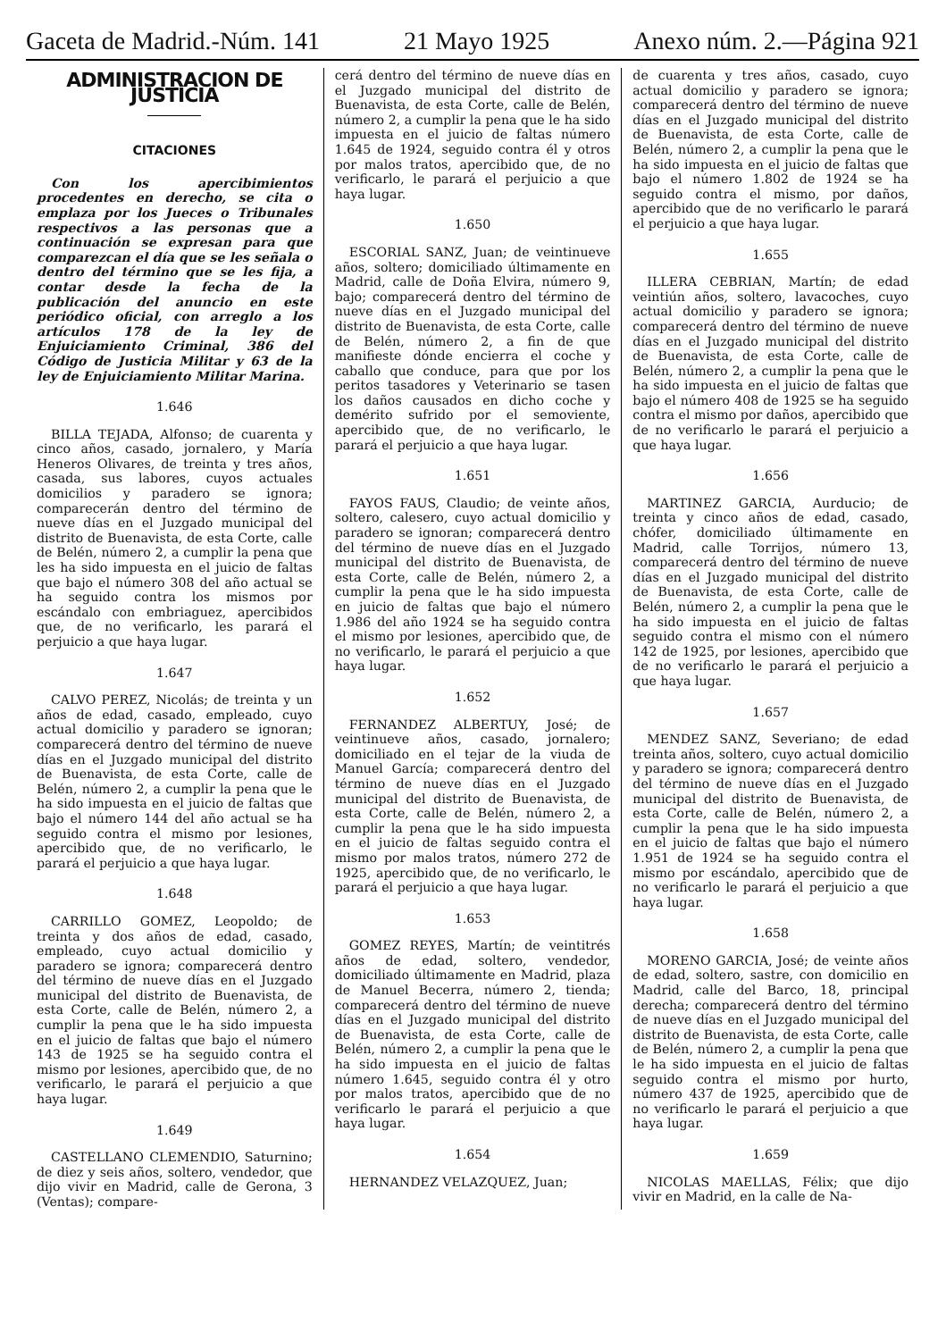Gaceta de Madrid.-Núm. 141 21 Mayo 1925 Anexo núm. 2.—Página 921
ADMINISTRACION DE JUSTICIA
CITACIONES
Con los apercibimientos procedentes en derecho, se cita o emplaza por los Jueces o Tribunales respectivos a las personas que a continuación se expresan para que comparezcan el día que se les señala o dentro del término que se les fija, a contar desde la fecha de la publicación del anuncio en este periódico oficial, con arreglo a los artículos 178 de la ley de Enjuiciamiento Criminal, 386 del Código de Justicia Militar y 63 de la ley de Enjuiciamiento Militar Marina.
1.646
BILLA TEJADA, Alfonso; de cuarenta y cinco años, casado, jornalero, y María Heneros Olivares, de treinta y tres años, casada, sus labores, cuyos actuales domicilios y paradero se ignora; comparecerán dentro del término de nueve días en el Juzgado municipal del distrito de Buenavista, de esta Corte, calle de Belén, número 2, a cumplir la pena que les ha sido impuesta en el juicio de faltas que bajo el número 308 del año actual se ha seguido contra los mismos por escándalo con embriaguez, apercibidos que, de no verificarlo, les parará el perjuicio a que haya lugar.
1.647
CALVO PEREZ, Nicolás; de treinta y un años de edad, casado, empleado, cuyo actual domicilio y paradero se ignoran; comparecerá dentro del término de nueve días en el Juzgado municipal del distrito de Buenavista, de esta Corte, calle de Belén, número 2, a cumplir la pena que le ha sido impuesta en el juicio de faltas que bajo el número 144 del año actual se ha seguido contra el mismo por lesiones, apercibido que, de no verificarlo, le parará el perjuicio a que haya lugar.
1.648
CARRILLO GOMEZ, Leopoldo; de treinta y dos años de edad, casado, empleado, cuyo actual domicilio y paradero se ignora; comparecerá dentro del término de nueve días en el Juzgado municipal del distrito de Buenavista, de esta Corte, calle de Belén, número 2, a cumplir la pena que le ha sido impuesta en el juicio de faltas que bajo el número 143 de 1925 se ha seguido contra el mismo por lesiones, apercibido que, de no verificarlo, le parará el perjuicio a que haya lugar.
1.649
CASTELLANO CLEMENDIO, Saturnino; de diez y seis años, soltero, vendedor, que dijo vivir en Madrid, calle de Gerona, 3 (Ventas); compare-
cerá dentro del término de nueve días en el Juzgado municipal del distrito de Buenavista, de esta Corte, calle de Belén, número 2, a cumplir la pena que le ha sido impuesta en el juicio de faltas número 1.645 de 1924, seguido contra él y otros por malos tratos, apercibido que, de no verificarlo, le parará el perjuicio a que haya lugar.
1.650
ESCORIAL SANZ, Juan; de veintinueve años, soltero; domiciliado últimamente en Madrid, calle de Doña Elvira, número 9, bajo; comparecerá dentro del término de nueve días en el Juzgado municipal del distrito de Buenavista, de esta Corte, calle de Belén, número 2, a fin de que manifieste dónde encierra el coche y caballo que conduce, para que por los peritos tasadores y Veterinario se tasen los daños causados en dicho coche y demérito sufrido por el semoviente, apercibido que, de no verificarlo, le parará el perjuicio a que haya lugar.
1.651
FAYOS FAUS, Claudio; de veinte años, soltero, calesero, cuyo actual domicilio y paradero se ignoran; comparecerá dentro del término de nueve días en el Juzgado municipal del distrito de Buenavista, de esta Corte, calle de Belén, número 2, a cumplir la pena que le ha sido impuesta en juicio de faltas que bajo el número 1.986 del año 1924 se ha seguido contra el mismo por lesiones, apercibido que, de no verificarlo, le parará el perjuicio a que haya lugar.
1.652
FERNANDEZ ALBERTUY, José; de veintinueve años, casado, jornalero; domiciliado en el tejar de la viuda de Manuel García; comparecerá dentro del término de nueve días en el Juzgado municipal del distrito de Buenavista, de esta Corte, calle de Belén, número 2, a cumplir la pena que le ha sido impuesta en el juicio de faltas seguido contra el mismo por malos tratos, número 272 de 1925, apercibido que, de no verificarlo, le parará el perjuicio a que haya lugar.
1.653
GOMEZ REYES, Martín; de veintitrés años de edad, soltero, vendedor, domiciliado últimamente en Madrid, plaza de Manuel Becerra, número 2, tienda; comparecerá dentro del término de nueve días en el Juzgado municipal del distrito de Buenavista, de esta Corte, calle de Belén, número 2, a cumplir la pena que le ha sido impuesta en el juicio de faltas número 1.645, seguido contra él y otro por malos tratos, apercibido que de no verificarlo le parará el perjuicio a que haya lugar.
1.654
HERNANDEZ VELAZQUEZ, Juan;
de cuarenta y tres años, casado, cuyo actual domicilio y paradero se ignora; comparecerá dentro del término de nueve días en el Juzgado municipal del distrito de Buenavista, de esta Corte, calle de Belén, número 2, a cumplir la pena que le ha sido impuesta en el juicio de faltas que bajo el número 1.802 de 1924 se ha seguido contra el mismo, por daños, apercibido que de no verificarlo le parará el perjuicio a que haya lugar.
1.655
ILLERA CEBRIAN, Martín; de edad veintiún años, soltero, lavacoches, cuyo actual domicilio y paradero se ignora; comparecerá dentro del término de nueve días en el Juzgado municipal del distrito de Buenavista, de esta Corte, calle de Belén, número 2, a cumplir la pena que le ha sido impuesta en el juicio de faltas que bajo el número 408 de 1925 se ha seguido contra el mismo por daños, apercibido que de no verificarlo le parará el perjuicio a que haya lugar.
1.656
MARTINEZ GARCIA, Aurducio; de treinta y cinco años de edad, casado, chófer, domiciliado últimamente en Madrid, calle Torrijos, número 13, comparecerá dentro del término de nueve días en el Juzgado municipal del distrito de Buenavista, de esta Corte, calle de Belén, número 2, a cumplir la pena que le ha sido impuesta en el juicio de faltas seguido contra el mismo con el número 142 de 1925, por lesiones, apercibido que de no verificarlo le parará el perjuicio a que haya lugar.
1.657
MENDEZ SANZ, Severiano; de edad treinta años, soltero, cuyo actual domicilio y paradero se ignora; comparecerá dentro del término de nueve días en el Juzgado municipal del distrito de Buenavista, de esta Corte, calle de Belén, número 2, a cumplir la pena que le ha sido impuesta en el juicio de faltas que bajo el número 1.951 de 1924 se ha seguido contra el mismo por escándalo, apercibido que de no verificarlo le parará el perjuicio a que haya lugar.
1.658
MORENO GARCIA, José; de veinte años de edad, soltero, sastre, con domicilio en Madrid, calle del Barco, 18, principal derecha; comparecerá dentro del término de nueve días en el Juzgado municipal del distrito de Buenavista, de esta Corte, calle de Belén, número 2, a cumplir la pena que le ha sido impuesta en el juicio de faltas seguido contra el mismo por hurto, número 437 de 1925, apercibido que de no verificarlo le parará el perjuicio a que haya lugar.
1.659
NICOLAS MAELLAS, Félix; que dijo vivir en Madrid, en la calle de Na-